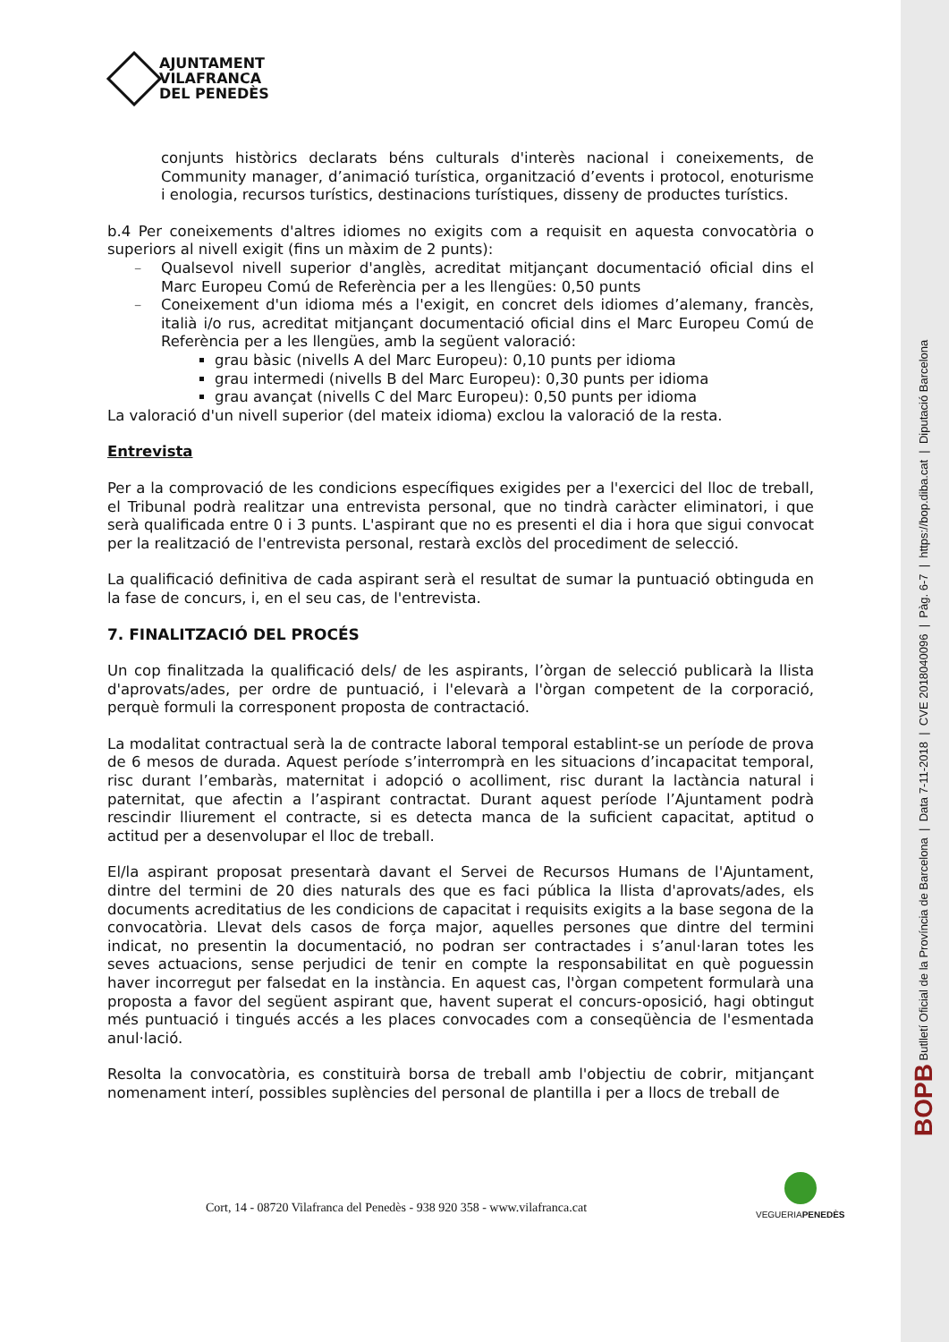AJUNTAMENT
VILAFRANCA
DEL PENEDÈS
conjunts històrics declarats béns culturals d'interès nacional i coneixements, de Community manager, d’animació turística, organització d’events i protocol, enoturisme i enologia, recursos turístics, destinacions turístiques, disseny de productes turístics.
b.4 Per coneixements d'altres idiomes no exigits com a requisit en aquesta convocatòria o superiors al nivell exigit (fins un màxim de 2 punts):
Qualsevol nivell superior d'anglès, acreditat mitjançant documentació oficial dins el Marc Europeu Comú de Referència per a les llengües: 0,50 punts
Coneixement d'un idioma més a l'exigit, en concret dels idiomes d’alemany, francès, italià i/o rus, acreditat mitjançant documentació oficial dins el Marc Europeu Comú de Referència per a les llengües, amb la següent valoració:
grau bàsic (nivells A del Marc Europeu): 0,10 punts per idioma
grau intermedi (nivells B del Marc Europeu): 0,30 punts per idioma
grau avançat (nivells C del Marc Europeu): 0,50 punts per idioma
La valoració d'un nivell superior (del mateix idioma) exclou la valoració de la resta.
Entrevista
Per a la comprovació de les condicions específiques exigides per a l'exercici del lloc de treball, el Tribunal podrà realitzar una entrevista personal, que no tindrà caràcter eliminatori, i que serà qualificada entre 0 i 3 punts. L'aspirant que no es presenti el dia i hora que sigui convocat per la realització de l'entrevista personal, restarà exclòs del procediment de selecció.
La qualificació definitiva de cada aspirant serà el resultat de sumar la puntuació obtinguda en la fase de concurs, i, en el seu cas, de l'entrevista.
7. FINALITZACIÓ DEL PROCÉS
Un cop finalitzada la qualificació dels/ de les aspirants, l’òrgan de selecció publicarà la llista d'aprovats/ades, per ordre de puntuació, i l'elevarà a l'òrgan competent de la corporació, perquè formuli la corresponent proposta de contractació.
La modalitat contractual serà la de contracte laboral temporal establint-se un període de prova de 6 mesos de durada. Aquest període s’interromprà en les situacions d’incapacitat temporal, risc durant l’embaràs, maternitat i adopció o acolliment, risc durant la lactància natural i paternitat, que afectin a l’aspirant contractat. Durant aquest període l’Ajuntament podrà rescindir lliurement el contracte, si es detecta manca de la suficient capacitat, aptitud o actitud per a desenvolupar el lloc de treball.
El/la aspirant proposat presentarà davant el Servei de Recursos Humans de l'Ajuntament, dintre del termini de 20 dies naturals des que es faci pública la llista d'aprovats/ades, els documents acreditatius de les condicions de capacitat i requisits exigits a la base segona de la convocatòria. Llevat dels casos de força major, aquelles persones que dintre del termini indicat, no presentin la documentació, no podran ser contractades i s’anul·laran totes les seves actuacions, sense perjudici de tenir en compte la responsabilitat en què poguessin haver incorregut per falsedat en la instància. En aquest cas, l'òrgan competent formularà una proposta a favor del següent aspirant que, havent superat el concurs-oposició, hagi obtingut més puntuació i tingués accés a les places convocades com a conseqüència de l'esmentada anul·lació.
Resolta la convocatòria, es constituirà borsa de treball amb l'objectiu de cobrir, mitjançant nomenament interí, possibles suplències del personal de plantilla i per a llocs de treball de
Cort, 14 - 08720 Vilafranca del Penedès - 938 920 358 - www.vilafranca.cat
VEGUERIAPENEDÈS
BOPB Butlletí Oficial de la Província de Barcelona | Data 7-11-2018 | CVE 2018040096 | Pàg. 6-7 | https://bop.diba.cat | Diputació Barcelona